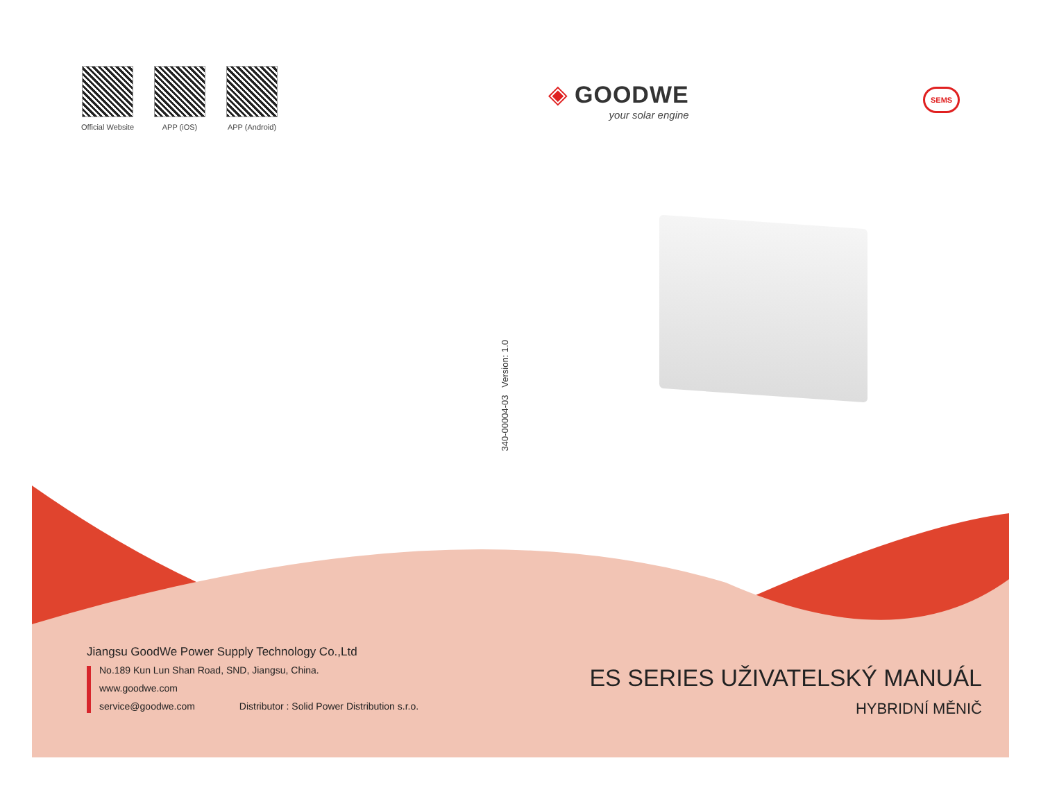Official Website
APP (iOS) APP (Android)
◈ GOODWE
your solar engine
SEMS
340-00004-03 Version: 1.0
Jiangsu GoodWe Power Supply Technology Co.,Ltd
No.189 Kun Lun Shan Road, SND, Jiangsu, China.
www.goodwe.com
service@goodwe.com Distributor : Solid Power Distribution s.r.o.
ES SERIES UŽIVATELSKÝ MANUÁL
HYBRIDNÍ MĚNIČ